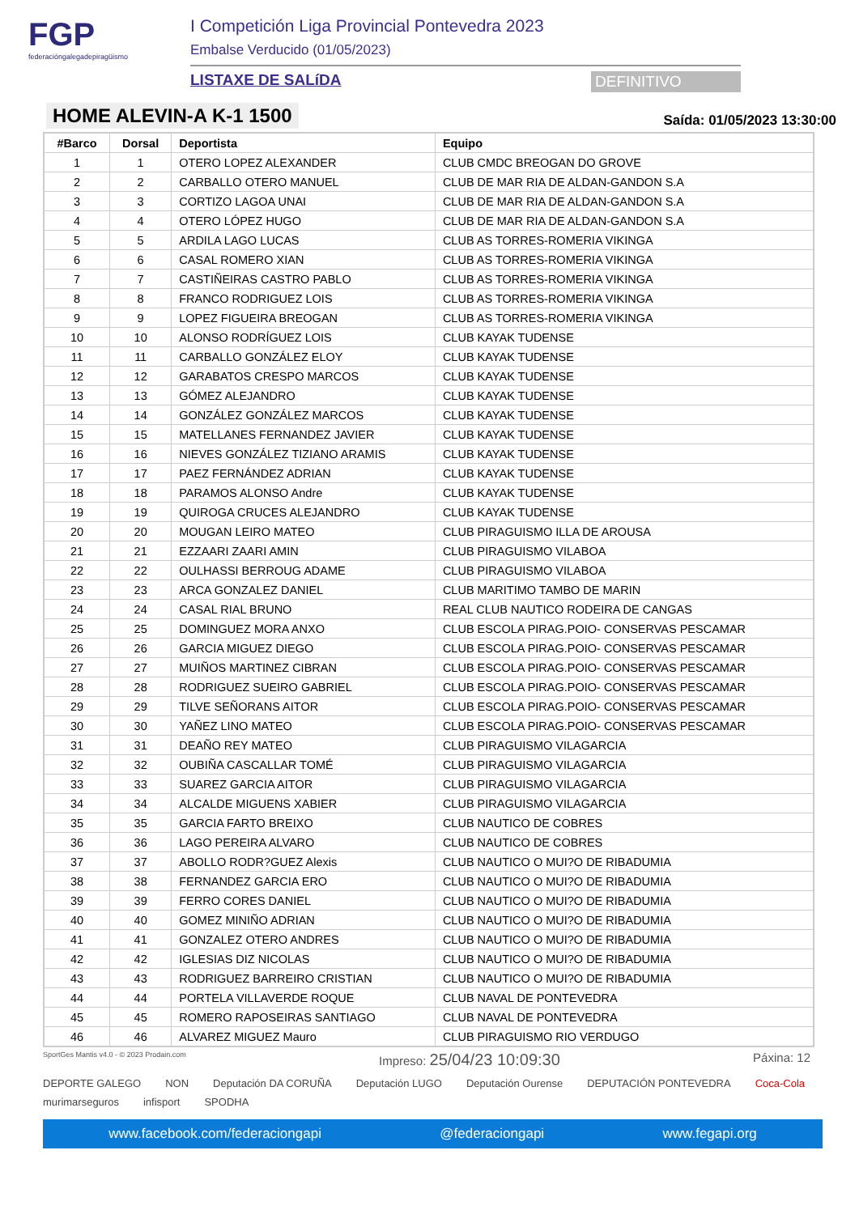FGP
federacióngalegadepiragüismo
I Competición Liga Provincial Pontevedra 2023
Embalse Verducido (01/05/2023)
LISTAXE DE SALíDA DEFINITIVO
HOME ALEVIN-A K-1 1500
Saída: 01/05/2023 13:30:00
| #Barco | Dorsal | Deportista | Equipo |
| --- | --- | --- | --- |
| 1 | 1 | OTERO LOPEZ ALEXANDER | CLUB CMDC BREOGAN DO GROVE |
| 2 | 2 | CARBALLO OTERO MANUEL | CLUB DE MAR RIA DE ALDAN-GANDON S.A |
| 3 | 3 | CORTIZO LAGOA UNAI | CLUB DE MAR RIA DE ALDAN-GANDON S.A |
| 4 | 4 | OTERO LÓPEZ HUGO | CLUB DE MAR RIA DE ALDAN-GANDON S.A |
| 5 | 5 | ARDILA LAGO LUCAS | CLUB AS TORRES-ROMERIA VIKINGA |
| 6 | 6 | CASAL ROMERO XIAN | CLUB AS TORRES-ROMERIA VIKINGA |
| 7 | 7 | CASTIÑEIRAS CASTRO PABLO | CLUB AS TORRES-ROMERIA VIKINGA |
| 8 | 8 | FRANCO RODRIGUEZ LOIS | CLUB AS TORRES-ROMERIA VIKINGA |
| 9 | 9 | LOPEZ FIGUEIRA BREOGAN | CLUB AS TORRES-ROMERIA VIKINGA |
| 10 | 10 | ALONSO RODRÍGUEZ LOIS | CLUB KAYAK TUDENSE |
| 11 | 11 | CARBALLO GONZÁLEZ ELOY | CLUB KAYAK TUDENSE |
| 12 | 12 | GARABATOS CRESPO MARCOS | CLUB KAYAK TUDENSE |
| 13 | 13 | GÓMEZ ALEJANDRO | CLUB KAYAK TUDENSE |
| 14 | 14 | GONZÁLEZ GONZÁLEZ MARCOS | CLUB KAYAK TUDENSE |
| 15 | 15 | MATELLANES FERNANDEZ JAVIER | CLUB KAYAK TUDENSE |
| 16 | 16 | NIEVES GONZÁLEZ TIZIANO ARAMIS | CLUB KAYAK TUDENSE |
| 17 | 17 | PAEZ FERNÁNDEZ ADRIAN | CLUB KAYAK TUDENSE |
| 18 | 18 | PARAMOS ALONSO Andre | CLUB KAYAK TUDENSE |
| 19 | 19 | QUIROGA CRUCES ALEJANDRO | CLUB KAYAK TUDENSE |
| 20 | 20 | MOUGAN LEIRO MATEO | CLUB PIRAGUISMO ILLA DE AROUSA |
| 21 | 21 | EZZAARI ZAARI AMIN | CLUB PIRAGUISMO VILABOA |
| 22 | 22 | OULHASSI BERROUG ADAME | CLUB PIRAGUISMO VILABOA |
| 23 | 23 | ARCA GONZALEZ DANIEL | CLUB MARITIMO TAMBO DE MARIN |
| 24 | 24 | CASAL RIAL BRUNO | REAL CLUB NAUTICO RODEIRA DE CANGAS |
| 25 | 25 | DOMINGUEZ MORA ANXO | CLUB ESCOLA PIRAG.POIO- CONSERVAS PESCAMAR |
| 26 | 26 | GARCIA MIGUEZ DIEGO | CLUB ESCOLA PIRAG.POIO- CONSERVAS PESCAMAR |
| 27 | 27 | MUIÑOS MARTINEZ CIBRAN | CLUB ESCOLA PIRAG.POIO- CONSERVAS PESCAMAR |
| 28 | 28 | RODRIGUEZ SUEIRO GABRIEL | CLUB ESCOLA PIRAG.POIO- CONSERVAS PESCAMAR |
| 29 | 29 | TILVE SEÑORANS AITOR | CLUB ESCOLA PIRAG.POIO- CONSERVAS PESCAMAR |
| 30 | 30 | YAÑEZ LINO MATEO | CLUB ESCOLA PIRAG.POIO- CONSERVAS PESCAMAR |
| 31 | 31 | DEAÑO REY MATEO | CLUB PIRAGUISMO VILAGARCIA |
| 32 | 32 | OUBIÑA CASCALLAR TOMÉ | CLUB PIRAGUISMO VILAGARCIA |
| 33 | 33 | SUAREZ GARCIA AITOR | CLUB PIRAGUISMO VILAGARCIA |
| 34 | 34 | ALCALDE MIGUENS XABIER | CLUB PIRAGUISMO VILAGARCIA |
| 35 | 35 | GARCIA FARTO BREIXO | CLUB NAUTICO DE COBRES |
| 36 | 36 | LAGO PEREIRA ALVARO | CLUB NAUTICO DE COBRES |
| 37 | 37 | ABOLLO RODR?GUEZ Alexis | CLUB NAUTICO O MUI?O DE RIBADUMIA |
| 38 | 38 | FERNANDEZ GARCIA ERO | CLUB NAUTICO O MUI?O DE RIBADUMIA |
| 39 | 39 | FERRO CORES DANIEL | CLUB NAUTICO O MUI?O DE RIBADUMIA |
| 40 | 40 | GOMEZ MINIÑO ADRIAN | CLUB NAUTICO O MUI?O DE RIBADUMIA |
| 41 | 41 | GONZALEZ OTERO ANDRES | CLUB NAUTICO O MUI?O DE RIBADUMIA |
| 42 | 42 | IGLESIAS DIZ NICOLAS | CLUB NAUTICO O MUI?O DE RIBADUMIA |
| 43 | 43 | RODRIGUEZ BARREIRO CRISTIAN | CLUB NAUTICO O MUI?O DE RIBADUMIA |
| 44 | 44 | PORTELA VILLAVERDE ROQUE | CLUB NAVAL DE PONTEVEDRA |
| 45 | 45 | ROMERO RAPOSEIRAS SANTIAGO | CLUB NAVAL DE PONTEVEDRA |
| 46 | 46 | ALVAREZ MIGUEZ Mauro | CLUB PIRAGUISMO RIO VERDUGO |
SportGes Mantis v4.0 - © 2023 Prodain.com Impreso: 25/04/23 10:09:30 Páxina: 12
DEPORTE GALEGO NON Deputación DA CORUÑA Deputación LUGO Deputación Ourense DEPUTACIÓN PONTEVEDRA Coca-Cola murimarseguros infisport SPODHA
www.facebook.com/federaciongapi @federaciongapi www.fegapi.org